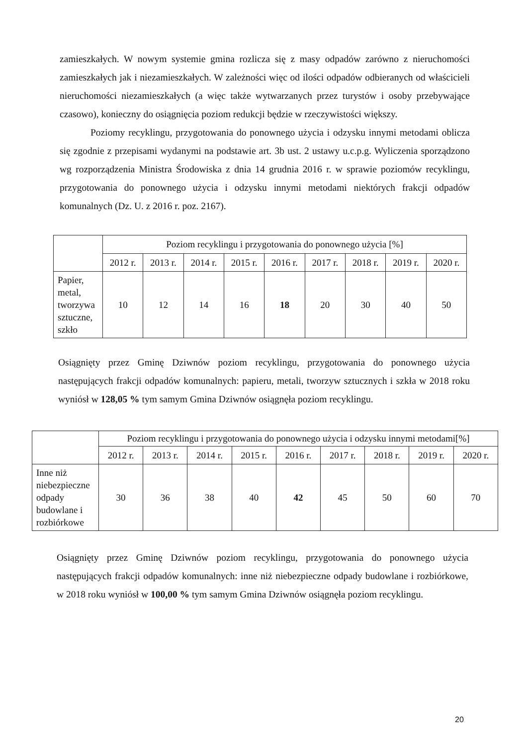zamieszkałych. W nowym systemie gmina rozlicza się z masy odpadów zarówno z nieruchomości zamieszkałych jak i niezamieszkałych. W zależności więc od ilości odpadów odbieranych od właścicieli nieruchomości niezamieszkałych (a więc także wytwarzanych przez turystów i osoby przebywające czasowo), konieczny do osiągnięcia poziom redukcji będzie w rzeczywistości większy.
Poziomy recyklingu, przygotowania do ponownego użycia i odzysku innymi metodami oblicza się zgodnie z przepisami wydanymi na podstawie art. 3b ust. 2 ustawy u.c.p.g. Wyliczenia sporządzono wg rozporządzenia Ministra Środowiska z dnia 14 grudnia 2016 r. w sprawie poziomów recyklingu, przygotowania do ponownego użycia i odzysku innymi metodami niektórych frakcji odpadów komunalnych (Dz. U. z 2016 r. poz. 2167).
| | Poziom recyklingu i przygotowania do ponownego użycia [%] | | | | | | | | |
| | 2012 r. | 2013 r. | 2014 r. | 2015 r. | 2016 r. | 2017 r. | 2018 r. | 2019 r. | 2020 r. |
| Papier, metal, tworzywa sztuczne, szkło | 10 | 12 | 14 | 16 | 18 | 20 | 30 | 40 | 50 |
Osiągnięty przez Gminę Dziwnów poziom recyklingu, przygotowania do ponownego użycia następujących frakcji odpadów komunalnych: papieru, metali, tworzyw sztucznych i szkła w 2018 roku wyniósł w 128,05 % tym samym Gmina Dziwnów osiągnęła poziom recyklingu.
| | Poziom recyklingu i przygotowania do ponownego użycia i odzysku innymi metodami[%] | | | | | | | | |
| | 2012 r. | 2013 r. | 2014 r. | 2015 r. | 2016 r. | 2017 r. | 2018 r. | 2019 r. | 2020 r. |
| Inne niż niebezpieczne odpady budowlane i rozbiórkowe | 30 | 36 | 38 | 40 | 42 | 45 | 50 | 60 | 70 |
Osiągnięty przez Gminę Dziwnów poziom recyklingu, przygotowania do ponownego użycia następujących frakcji odpadów komunalnych: inne niż niebezpieczne odpady budowlane i rozbiórkowe, w 2018 roku wyniósł w 100,00 % tym samym Gmina Dziwnów osiągnęła poziom recyklingu.
20